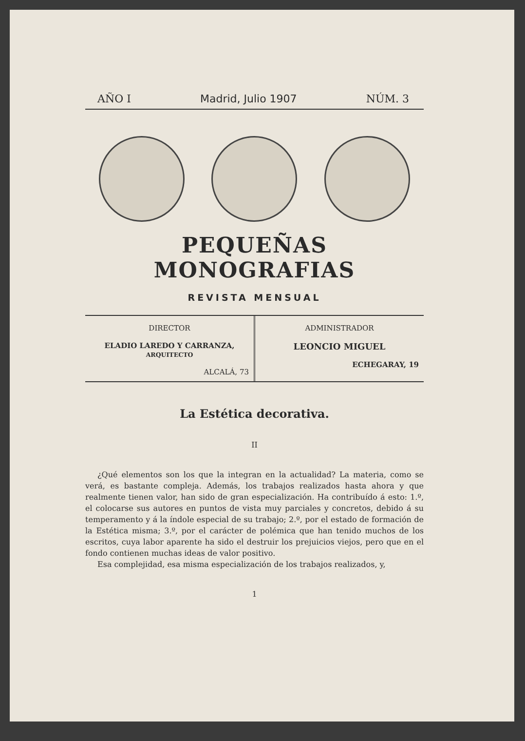AÑO I Madrid, Julio 1907 NÚM. 3
PEQUEÑAS MONOGRAFIAS
REVISTA MENSUAL
DIRECTOR
ELADIO LAREDO Y CARRANZA, ARQUITECTO
ALCALÁ, 73
ADMINISTRADOR
LEONCIO MIGUEL
ECHEGARAY, 19
La Estética decorativa.
II
¿Qué elementos son los que la integran en la actualidad? La materia, como se verá, es bastante compleja. Además, los trabajos realizados hasta ahora y que realmente tienen valor, han sido de gran especialización. Ha contribuído á esto: 1.º, el colocarse sus autores en puntos de vista muy parciales y concretos, debido á su temperamento y á la índole especial de su trabajo; 2.º, por el estado de formación de la Estética misma; 3.º, por el carácter de polémica que han tenido muchos de los escritos, cuya labor aparente ha sido el destruir los prejuicios viejos, pero que en el fondo contienen muchas ideas de valor positivo.
Esa complejidad, esa misma especialización de los trabajos realizados, y,
1